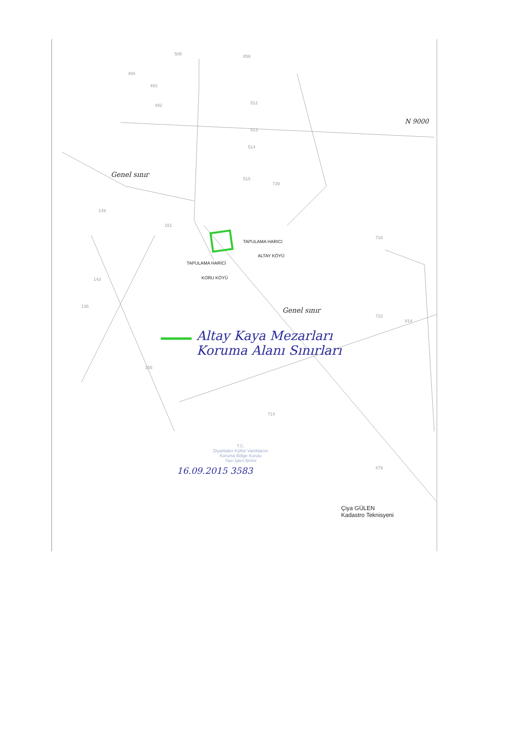508 859
494
493
492 512
513
514
515
739
149
151
143
136
155
714
718
722
814
479
TAPULAMA HARICI
ALTAY KÖYÜ
TAPULAMA HARİCİ
KORU KÖYÜ
Genel sınır
Genel sınır
N 9000
Altay Kaya Mezarları
Koruma Alanı Sınırları
T.C.
Diyarbakır Kültür Varlıklarını
Koruma Bölge Kurulu
Yazı İşleri Birimi
16.09.2015 3583
Çiya GÜLEN
Kadastro Teknisyeni